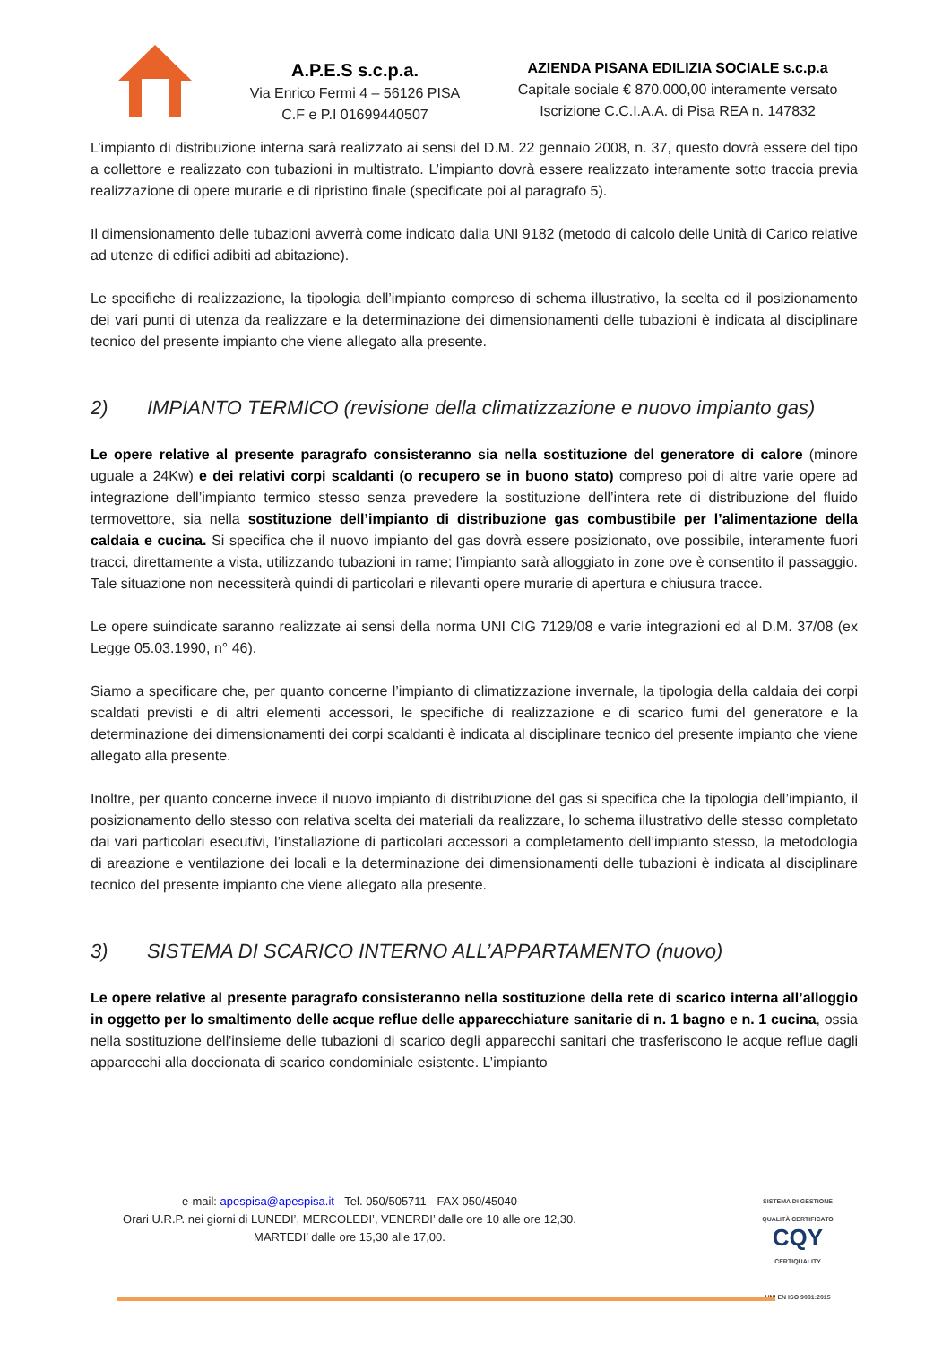A.P.E.S s.c.p.a.
Via Enrico Fermi 4 – 56126 PISA
C.F e P.I 01699440507
AZIENDA PISANA EDILIZIA SOCIALE s.c.p.a
Capitale sociale € 870.000,00 interamente versato
Iscrizione C.C.I.A.A. di Pisa REA n. 147832
L’impianto di distribuzione interna sarà realizzato ai sensi del D.M. 22 gennaio 2008, n. 37, questo dovrà essere del tipo a collettore e realizzato con tubazioni in multistrato. L’impianto dovrà essere realizzato interamente sotto traccia previa realizzazione di opere murarie e di ripristino finale (specificate poi al paragrafo 5).
Il dimensionamento delle tubazioni avverrà come indicato dalla UNI 9182 (metodo di calcolo delle Unità di Carico relative ad utenze di edifici adibiti ad abitazione).
Le specifiche di realizzazione, la tipologia dell’impianto compreso di schema illustrativo, la scelta ed il posizionamento dei vari punti di utenza da realizzare e la determinazione dei dimensionamenti delle tubazioni è indicata al disciplinare tecnico del presente impianto che viene allegato alla presente.
2) IMPIANTO TERMICO (revisione della climatizzazione e nuovo impianto gas)
Le opere relative al presente paragrafo consisteranno sia nella sostituzione del generatore di calore (minore uguale a 24Kw) e dei relativi corpi scaldanti (o recupero se in buono stato) compreso poi di altre varie opere ad integrazione dell’impianto termico stesso senza prevedere la sostituzione dell’intera rete di distribuzione del fluido termovettore, sia nella sostituzione dell’impianto di distribuzione gas combustibile per l’alimentazione della caldaia e cucina. Si specifica che il nuovo impianto del gas dovrà essere posizionato, ove possibile, interamente fuori tracci, direttamente a vista, utilizzando tubazioni in rame; l’impianto sarà alloggiato in zone ove è consentito il passaggio. Tale situazione non necessiterà quindi di particolari e rilevanti opere murarie di apertura e chiusura tracce.
Le opere suindicate saranno realizzate ai sensi della norma UNI CIG 7129/08 e varie integrazioni ed al D.M. 37/08 (ex Legge 05.03.1990, n° 46).
Siamo a specificare che, per quanto concerne l’impianto di climatizzazione invernale, la tipologia della caldaia dei corpi scaldati previsti e di altri elementi accessori, le specifiche di realizzazione e di scarico fumi del generatore e la determinazione dei dimensionamenti dei corpi scaldanti è indicata al disciplinare tecnico del presente impianto che viene allegato alla presente.
Inoltre, per quanto concerne invece il nuovo impianto di distribuzione del gas si specifica che la tipologia dell’impianto, il posizionamento dello stesso con relativa scelta dei materiali da realizzare, lo schema illustrativo delle stesso completato dai vari particolari esecutivi, l’installazione di particolari accessori a completamento dell’impianto stesso, la metodologia di areazione e ventilazione dei locali e la determinazione dei dimensionamenti delle tubazioni è indicata al disciplinare tecnico del presente impianto che viene allegato alla presente.
3) SISTEMA DI SCARICO INTERNO ALL’APPARTAMENTO (nuovo)
Le opere relative al presente paragrafo consisteranno nella sostituzione della rete di scarico interna all’alloggio in oggetto per lo smaltimento delle acque reflue delle apparecchiature sanitarie di n. 1 bagno e n. 1 cucina, ossia nella sostituzione dell'insieme delle tubazioni di scarico degli apparecchi sanitari che trasferiscono le acque reflue dagli apparecchi alla doccionata di scarico condominiale esistente. L’impianto
e-mail: apespisa@apespisa.it - Tel. 050/505711 - FAX 050/45040
Orari U.R.P. nei giorni di LUNEDI’, MERCOLEDI’, VENERDI’ dalle ore 10 alle ore 12,30.
MARTEDI’ dalle ore 15,30 alle 17,00.
SISTEMA DI GESTIONE QUALITÀ CERTIFICATO
CQY
CERTIQUALITY
UNI EN ISO 9001:2015